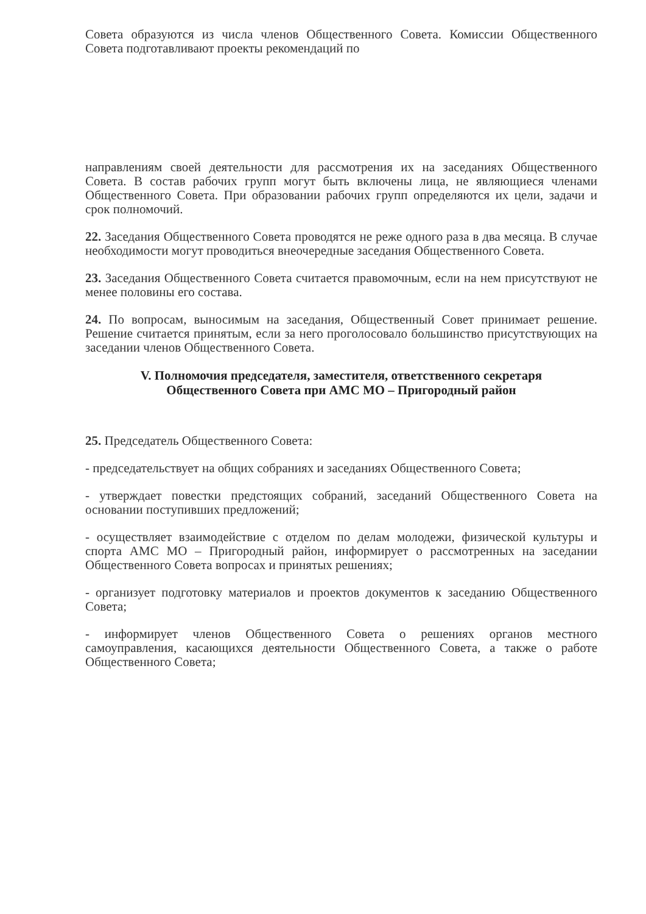Совета образуются из числа членов Общественного Совета. Комиссии Общественного Совета подготавливают проекты рекомендаций по
направлениям своей деятельности для рассмотрения их на заседаниях Общественного Совета. В состав рабочих групп могут быть включены лица, не являющиеся членами Общественного Совета. При образовании рабочих групп определяются их цели, задачи и срок полномочий.
22. Заседания Общественного Совета проводятся не реже одного раза в два месяца. В случае необходимости могут проводиться внеочередные заседания Общественного Совета.
23. Заседания Общественного Совета считается правомочным, если на нем присутствуют не менее половины его состава.
24. По вопросам, выносимым на заседания, Общественный Совет принимает решение. Решение считается принятым, если за него проголосовало большинство присутствующих на заседании членов Общественного Совета.
V. Полномочия председателя, заместителя, ответственного секретаря
Общественного Совета при АМС МО – Пригородный район
25. Председатель Общественного Совета:
- председательствует на общих собраниях и заседаниях Общественного Совета;
- утверждает повестки предстоящих собраний, заседаний Общественного Совета на основании поступивших предложений;
- осуществляет взаимодействие с отделом по делам молодежи, физической культуры и спорта АМС МО – Пригородный район, информирует о рассмотренных на заседании Общественного Совета вопросах и принятых решениях;
- организует подготовку материалов и проектов документов к заседанию Общественного Совета;
- информирует членов Общественного Совета о решениях органов местного самоуправления, касающихся деятельности Общественного Совета, а также о работе Общественного Совета;